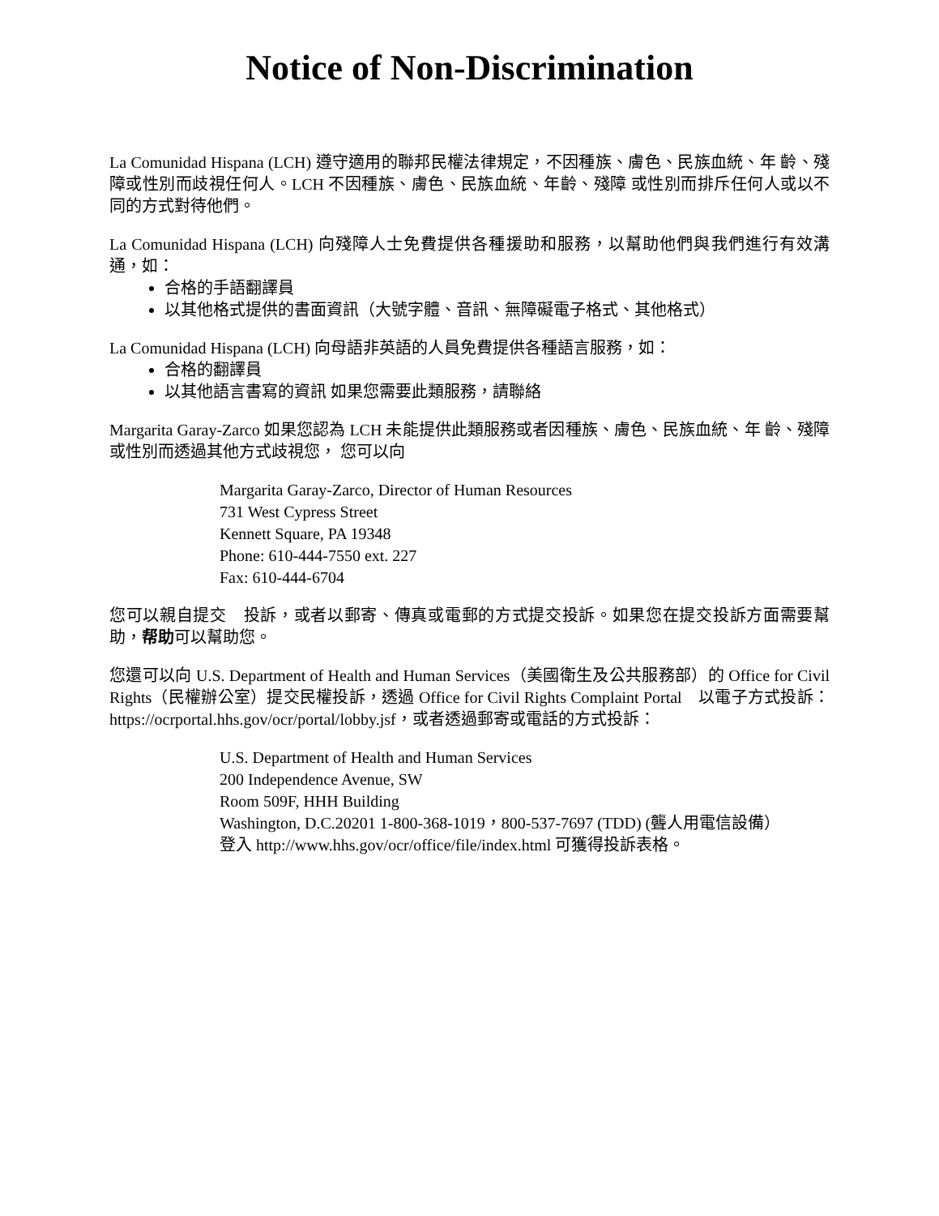Notice of Non-Discrimination
La Comunidad Hispana (LCH) 遵守適用的聯邦民權法律規定，不因種族、膚色、民族血統、年 齡、殘障或性別而歧視任何人。LCH 不因種族、膚色、民族血統、年齡、殘障 或性別而排斥任何人或以不同的方式對待他們。
La Comunidad Hispana (LCH) 向殘障人士免費提供各種援助和服務，以幫助他們與我們進行有效溝通，如：
合格的手語翻譯員
以其他格式提供的書面資訊（大號字體、音訊、無障礙電子格式、其他格式）
La Comunidad Hispana (LCH) 向母語非英語的人員免費提供各種語言服務，如：
合格的翻譯員
以其他語言書寫的資訊 如果您需要此類服務，請聯絡
Margarita Garay-Zarco 如果您認為 LCH 未能提供此類服務或者因種族、膚色、民族血統、年 齡、殘障或性別而透過其他方式歧視您， 您可以向
Margarita Garay-Zarco, Director of Human Resources
731 West Cypress Street
Kennett Square, PA 19348
Phone: 610-444-7550 ext. 227
Fax: 610-444-6704
您可以親自提交　投訴，或者以郵寄、傳真或電郵的方式提交投訴。如果您在提交投訴方面需要幫助，帮助可以幫助您。
您還可以向 U.S. Department of Health and Human Services（美國衛生及公共服務部）的 Office for Civil Rights（民權辦公室）提交民權投訴，透過 Office for Civil Rights Complaint Portal　以電子方式投訴：https://ocrportal.hhs.gov/ocr/portal/lobby.jsf，或者透過郵寄或電話的方式投訴：
U.S. Department of Health and Human Services
200 Independence Avenue, SW
Room 509F, HHH Building
Washington, D.C.20201 1-800-368-1019，800-537-7697 (TDD) (聾人用電信設備）
登入 http://www.hhs.gov/ocr/office/file/index.html 可獲得投訴表格。